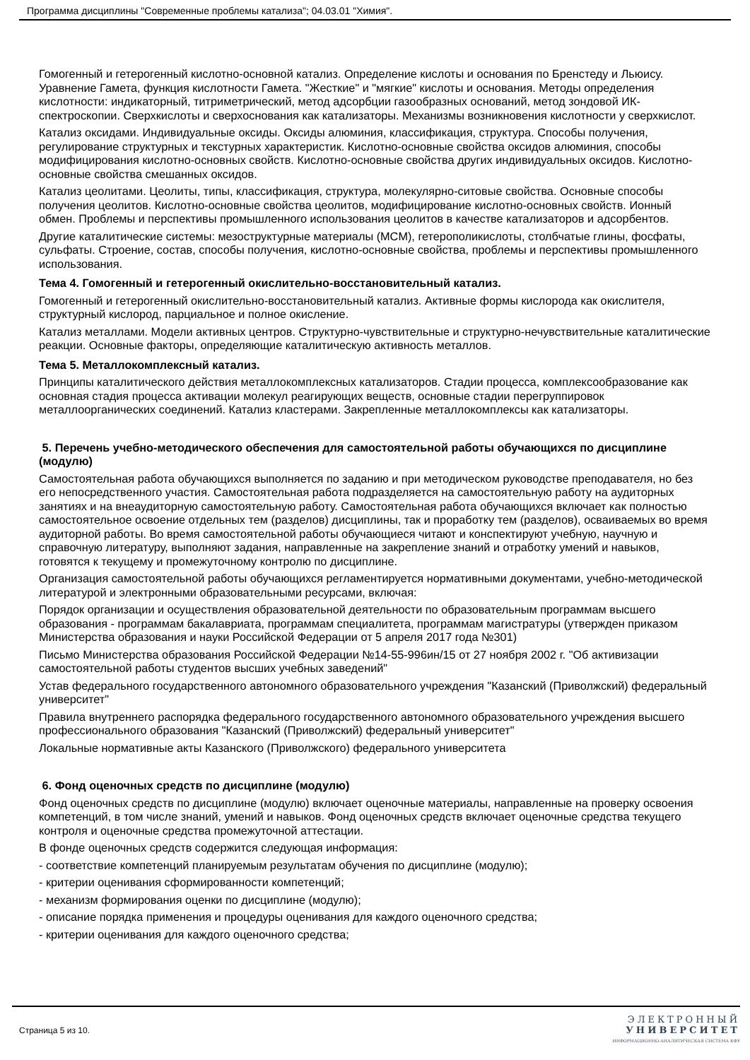Программа дисциплины "Современные проблемы катализа"; 04.03.01 "Химия".
Гомогенный и гетерогенный кислотно-основной катализ. Определение кислоты и основания по Бренстеду и Льюису. Уравнение Гамета, функция кислотности Гамета. "Жесткие" и "мягкие" кислоты и основания. Методы определения кислотности: индикаторный, титриметрический, метод адсорбции газообразных оснований, метод зондовой ИК-спектроскопии. Сверхкислоты и сверхоснования как катализаторы. Механизмы возникновения кислотности у сверхкислот.
Катализ оксидами. Индивидуальные оксиды. Оксиды алюминия, классификация, структура. Способы получения, регулирование структурных и текстурных характеристик. Кислотно-основные свойства оксидов алюминия, способы модифицирования кислотно-основных свойств. Кислотно-основные свойства других индивидуальных оксидов. Кислотно-основные свойства смешанных оксидов.
Катализ цеолитами. Цеолиты, типы, классификация, структура, молекулярно-ситовые свойства. Основные способы получения цеолитов. Кислотно-основные свойства цеолитов, модифицирование кислотно-основных свойств. Ионный обмен. Проблемы и перспективы промышленного использования цеолитов в качестве катализаторов и адсорбентов.
Другие каталитические системы: мезоструктурные материалы (MCM), гетерополикислоты, столбчатые глины, фосфаты, сульфаты. Строение, состав, способы получения, кислотно-основные свойства, проблемы и перспективы промышленного использования.
Тема 4. Гомогенный и гетерогенный окислительно-восстановительный катализ.
Гомогенный и гетерогенный окислительно-восстановительный катализ. Активные формы кислорода как окислителя, структурный кислород, парциальное и полное окисление.
Катализ металлами. Модели активных центров. Структурно-чувствительные и структурно-нечувствительные каталитические реакции. Основные факторы, определяющие каталитическую активность металлов.
Тема 5. Металлокомплексный катализ.
Принципы каталитического действия металлокомплексных катализаторов. Стадии процесса, комплексообразование как основная стадия процесса активации молекул реагирующих веществ, основные стадии перегруппировок металлоорганических соединений. Катализ кластерами. Закрепленные металлокомплексы как катализаторы.
5. Перечень учебно-методического обеспечения для самостоятельной работы обучающихся по дисциплине (модулю)
Самостоятельная работа обучающихся выполняется по заданию и при методическом руководстве преподавателя, но без его непосредственного участия. Самостоятельная работа подразделяется на самостоятельную работу на аудиторных занятиях и на внеаудиторную самостоятельную работу. Самостоятельная работа обучающихся включает как полностью самостоятельное освоение отдельных тем (разделов) дисциплины, так и проработку тем (разделов), осваиваемых во время аудиторной работы. Во время самостоятельной работы обучающиеся читают и конспектируют учебную, научную и справочную литературу, выполняют задания, направленные на закрепление знаний и отработку умений и навыков, готовятся к текущему и промежуточному контролю по дисциплине.
Организация самостоятельной работы обучающихся регламентируется нормативными документами, учебно-методической литературой и электронными образовательными ресурсами, включая:
Порядок организации и осуществления образовательной деятельности по образовательным программам высшего образования - программам бакалавриата, программам специалитета, программам магистратуры (утвержден приказом Министерства образования и науки Российской Федерации от 5 апреля 2017 года №301)
Письмо Министерства образования Российской Федерации №14-55-996ин/15 от 27 ноября 2002 г. "Об активизации самостоятельной работы студентов высших учебных заведений"
Устав федерального государственного автономного образовательного учреждения "Казанский (Приволжский) федеральный университет"
Правила внутреннего распорядка федерального государственного автономного образовательного учреждения высшего профессионального образования "Казанский (Приволжский) федеральный университет"
Локальные нормативные акты Казанского (Приволжского) федерального университета
6. Фонд оценочных средств по дисциплине (модулю)
Фонд оценочных средств по дисциплине (модулю) включает оценочные материалы, направленные на проверку освоения компетенций, в том числе знаний, умений и навыков. Фонд оценочных средств включает оценочные средства текущего контроля и оценочные средства промежуточной аттестации.
В фонде оценочных средств содержится следующая информация:
- соответствие компетенций планируемым результатам обучения по дисциплине (модулю);
- критерии оценивания сформированности компетенций;
- механизм формирования оценки по дисциплине (модулю);
- описание порядка применения и процедуры оценивания для каждого оценочного средства;
- критерии оценивания для каждого оценочного средства;
Страница 5 из 10.
ЭЛЕКТРОННЫЙ
УНИВЕРСИТЕТ
ИНФОРМАЦИОННО-АНАЛИТИЧЕСКАЯ СИСТЕМА КФУ